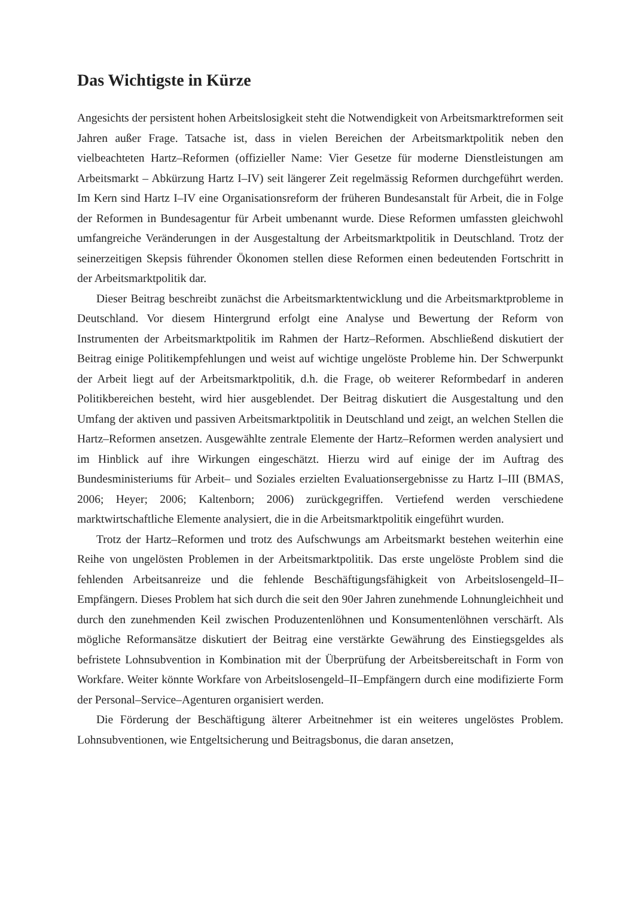Das Wichtigste in Kürze
Angesichts der persistent hohen Arbeitslosigkeit steht die Notwendigkeit von Arbeitsmarktreformen seit Jahren außer Frage. Tatsache ist, dass in vielen Bereichen der Arbeitsmarktpolitik neben den vielbeachteten Hartz–Reformen (offizieller Name: Vier Gesetze für moderne Dienstleistungen am Arbeitsmarkt – Abkürzung Hartz I–IV) seit längerer Zeit regelmässig Reformen durchgeführt werden. Im Kern sind Hartz I–IV eine Organisationsreform der früheren Bundesanstalt für Arbeit, die in Folge der Reformen in Bundesagentur für Arbeit umbenannt wurde. Diese Reformen umfassten gleichwohl umfangreiche Veränderungen in der Ausgestaltung der Arbeitsmarktpolitik in Deutschland. Trotz der seinerzeitigen Skepsis führender Ökonomen stellen diese Reformen einen bedeutenden Fortschritt in der Arbeitsmarktpolitik dar.
Dieser Beitrag beschreibt zunächst die Arbeitsmarktentwicklung und die Arbeitsmarktprobleme in Deutschland. Vor diesem Hintergrund erfolgt eine Analyse und Bewertung der Reform von Instrumenten der Arbeitsmarktpolitik im Rahmen der Hartz–Reformen. Abschließend diskutiert der Beitrag einige Politikempfehlungen und weist auf wichtige ungelöste Probleme hin. Der Schwerpunkt der Arbeit liegt auf der Arbeitsmarktpolitik, d.h. die Frage, ob weiterer Reformbedarf in anderen Politikbereichen besteht, wird hier ausgeblendet. Der Beitrag diskutiert die Ausgestaltung und den Umfang der aktiven und passiven Arbeitsmarktpolitik in Deutschland und zeigt, an welchen Stellen die Hartz–Reformen ansetzen. Ausgewählte zentrale Elemente der Hartz–Reformen werden analysiert und im Hinblick auf ihre Wirkungen eingeschätzt. Hierzu wird auf einige der im Auftrag des Bundesministeriums für Arbeit– und Soziales erzielten Evaluationsergebnisse zu Hartz I–III (BMAS, 2006; Heyer; 2006; Kaltenborn; 2006) zurückgegriffen. Vertiefend werden verschiedene marktwirtschaftliche Elemente analysiert, die in die Arbeitsmarktpolitik eingeführt wurden.
Trotz der Hartz–Reformen und trotz des Aufschwungs am Arbeitsmarkt bestehen weiterhin eine Reihe von ungelösten Problemen in der Arbeitsmarktpolitik. Das erste ungelöste Problem sind die fehlenden Arbeitsanreize und die fehlende Beschäftigungsfähigkeit von Arbeitslosengeld–II–Empfängern. Dieses Problem hat sich durch die seit den 90er Jahren zunehmende Lohnungleichheit und durch den zunehmenden Keil zwischen Produzentenlöhnen und Konsumentenlöhnen verschärft. Als mögliche Reformansätze diskutiert der Beitrag eine verstärkte Gewährung des Einstiegsgeldes als befristete Lohnsubvention in Kombination mit der Überprüfung der Arbeitsbereitschaft in Form von Workfare. Weiter könnte Workfare von Arbeitslosengeld–II–Empfängern durch eine modifizierte Form der Personal–Service–Agenturen organisiert werden.
Die Förderung der Beschäftigung älterer Arbeitnehmer ist ein weiteres ungelöstes Problem. Lohnsubventionen, wie Entgeltsicherung und Beitragsbonus, die daran ansetzen,